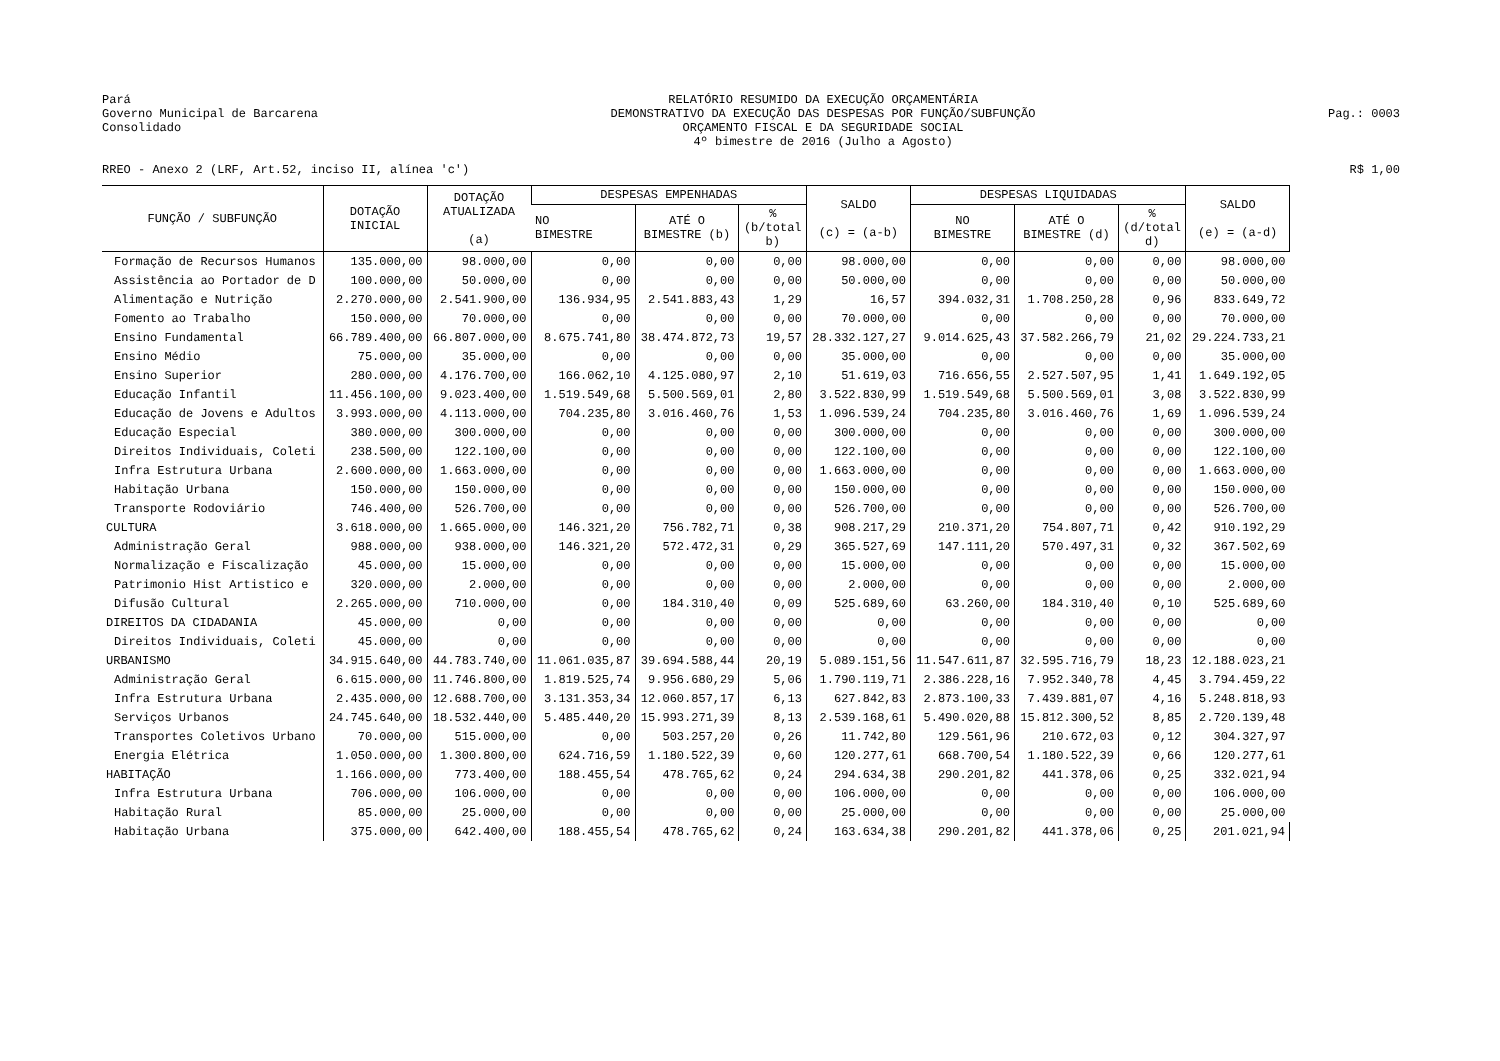Pará
Governo Municipal de Barcarena
Consolidado
RELATÓRIO RESUMIDO DA EXECUÇÃO ORÇAMENTÁRIA
DEMONSTRATIVO DA EXECUÇÃO DAS DESPESAS POR FUNÇÃO/SUBFUNÇÃO
ORÇAMENTO FISCAL E DA SEGURIDADE SOCIAL
4º bimestre de 2016 (Julho a Agosto)
Pag.: 0003
RREO - Anexo 2 (LRF, Art.52, inciso II, alínea 'c') R$ 1,00
| FUNÇÃO / SUBFUNÇÃO | DOTAÇÃO INICIAL | DOTAÇÃO ATUALIZADA (a) | DESPESAS EMPENHADAS | | | SALDO (c) = (a-b) | DESPESAS LIQUIDADAS | | | SALDO (e) = (a-d) |
| --- | --- | --- | --- | --- | --- | --- | --- | --- | --- | --- |
| | | | NO BIMESTRE | ATÉ O BIMESTRE (b) | % (b/total b) | | NO BIMESTRE | ATÉ O BIMESTRE (d) | % (d/total d) | |
| Formação de Recursos Humanos | 135.000,00 | 98.000,00 | 0,00 | 0,00 | 0,00 | 98.000,00 | 0,00 | 0,00 | 0,00 | 98.000,00 |
| Assistência ao Portador de D | 100.000,00 | 50.000,00 | 0,00 | 0,00 | 0,00 | 50.000,00 | 0,00 | 0,00 | 0,00 | 50.000,00 |
| Alimentação e Nutrição | 2.270.000,00 | 2.541.900,00 | 136.934,95 | 2.541.883,43 | 1,29 | 16,57 | 394.032,31 | 1.708.250,28 | 0,96 | 833.649,72 |
| Fomento ao Trabalho | 150.000,00 | 70.000,00 | 0,00 | 0,00 | 0,00 | 70.000,00 | 0,00 | 0,00 | 0,00 | 70.000,00 |
| Ensino Fundamental | 66.789.400,00 | 66.807.000,00 | 8.675.741,80 | 38.474.872,73 | 19,57 | 28.332.127,27 | 9.014.625,43 | 37.582.266,79 | 21,02 | 29.224.733,21 |
| Ensino Médio | 75.000,00 | 35.000,00 | 0,00 | 0,00 | 0,00 | 35.000,00 | 0,00 | 0,00 | 0,00 | 35.000,00 |
| Ensino Superior | 280.000,00 | 4.176.700,00 | 166.062,10 | 4.125.080,97 | 2,10 | 51.619,03 | 716.656,55 | 2.527.507,95 | 1,41 | 1.649.192,05 |
| Educação Infantil | 11.456.100,00 | 9.023.400,00 | 1.519.549,68 | 5.500.569,01 | 2,80 | 3.522.830,99 | 1.519.549,68 | 5.500.569,01 | 3,08 | 3.522.830,99 |
| Educação de Jovens e Adultos | 3.993.000,00 | 4.113.000,00 | 704.235,80 | 3.016.460,76 | 1,53 | 1.096.539,24 | 704.235,80 | 3.016.460,76 | 1,69 | 1.096.539,24 |
| Educação Especial | 380.000,00 | 300.000,00 | 0,00 | 0,00 | 0,00 | 300.000,00 | 0,00 | 0,00 | 0,00 | 300.000,00 |
| Direitos Individuais, Coleti | 238.500,00 | 122.100,00 | 0,00 | 0,00 | 0,00 | 122.100,00 | 0,00 | 0,00 | 0,00 | 122.100,00 |
| Infra Estrutura Urbana | 2.600.000,00 | 1.663.000,00 | 0,00 | 0,00 | 0,00 | 1.663.000,00 | 0,00 | 0,00 | 0,00 | 1.663.000,00 |
| Habitação Urbana | 150.000,00 | 150.000,00 | 0,00 | 0,00 | 0,00 | 150.000,00 | 0,00 | 0,00 | 0,00 | 150.000,00 |
| Transporte Rodoviário | 746.400,00 | 526.700,00 | 0,00 | 0,00 | 0,00 | 526.700,00 | 0,00 | 0,00 | 0,00 | 526.700,00 |
| CULTURA | 3.618.000,00 | 1.665.000,00 | 146.321,20 | 756.782,71 | 0,38 | 908.217,29 | 210.371,20 | 754.807,71 | 0,42 | 910.192,29 |
| Administração Geral | 988.000,00 | 938.000,00 | 146.321,20 | 572.472,31 | 0,29 | 365.527,69 | 147.111,20 | 570.497,31 | 0,32 | 367.502,69 |
| Normalização e Fiscalização | 45.000,00 | 15.000,00 | 0,00 | 0,00 | 0,00 | 15.000,00 | 0,00 | 0,00 | 0,00 | 15.000,00 |
| Patrimonio Hist Artistico e | 320.000,00 | 2.000,00 | 0,00 | 0,00 | 0,00 | 2.000,00 | 0,00 | 0,00 | 0,00 | 2.000,00 |
| Difusão Cultural | 2.265.000,00 | 710.000,00 | 0,00 | 184.310,40 | 0,09 | 525.689,60 | 63.260,00 | 184.310,40 | 0,10 | 525.689,60 |
| DIREITOS DA CIDADANIA | 45.000,00 | 0,00 | 0,00 | 0,00 | 0,00 | 0,00 | 0,00 | 0,00 | 0,00 | 0,00 |
| Direitos Individuais, Coleti | 45.000,00 | 0,00 | 0,00 | 0,00 | 0,00 | 0,00 | 0,00 | 0,00 | 0,00 | 0,00 |
| URBANISMO | 34.915.640,00 | 44.783.740,00 | 11.061.035,87 | 39.694.588,44 | 20,19 | 5.089.151,56 | 11.547.611,87 | 32.595.716,79 | 18,23 | 12.188.023,21 |
| Administração Geral | 6.615.000,00 | 11.746.800,00 | 1.819.525,74 | 9.956.680,29 | 5,06 | 1.790.119,71 | 2.386.228,16 | 7.952.340,78 | 4,45 | 3.794.459,22 |
| Infra Estrutura Urbana | 2.435.000,00 | 12.688.700,00 | 3.131.353,34 | 12.060.857,17 | 6,13 | 627.842,83 | 2.873.100,33 | 7.439.881,07 | 4,16 | 5.248.818,93 |
| Serviços Urbanos | 24.745.640,00 | 18.532.440,00 | 5.485.440,20 | 15.993.271,39 | 8,13 | 2.539.168,61 | 5.490.020,88 | 15.812.300,52 | 8,85 | 2.720.139,48 |
| Transportes Coletivos Urbano | 70.000,00 | 515.000,00 | 0,00 | 503.257,20 | 0,26 | 11.742,80 | 129.561,96 | 210.672,03 | 0,12 | 304.327,97 |
| Energia Elétrica | 1.050.000,00 | 1.300.800,00 | 624.716,59 | 1.180.522,39 | 0,60 | 120.277,61 | 668.700,54 | 1.180.522,39 | 0,66 | 120.277,61 |
| HABITAÇÃO | 1.166.000,00 | 773.400,00 | 188.455,54 | 478.765,62 | 0,24 | 294.634,38 | 290.201,82 | 441.378,06 | 0,25 | 332.021,94 |
| Infra Estrutura Urbana | 706.000,00 | 106.000,00 | 0,00 | 0,00 | 0,00 | 106.000,00 | 0,00 | 0,00 | 0,00 | 106.000,00 |
| Habitação Rural | 85.000,00 | 25.000,00 | 0,00 | 0,00 | 0,00 | 25.000,00 | 0,00 | 0,00 | 0,00 | 25.000,00 |
| Habitação Urbana | 375.000,00 | 642.400,00 | 188.455,54 | 478.765,62 | 0,24 | 163.634,38 | 290.201,82 | 441.378,06 | 0,25 | 201.021,94 |